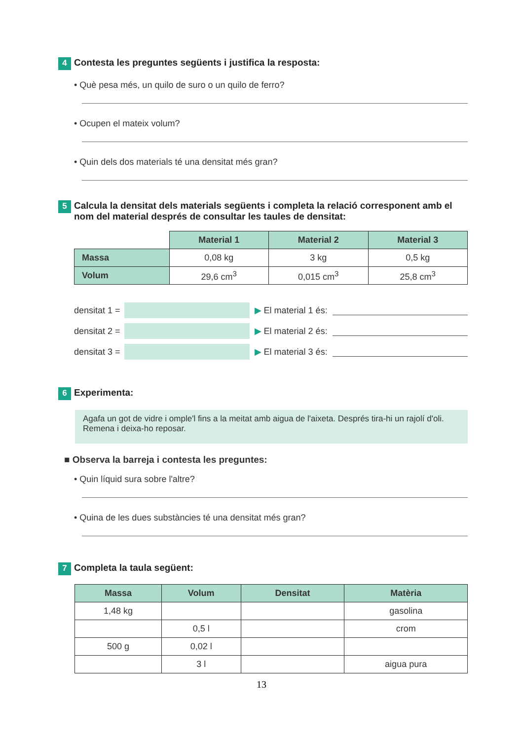4 Contesta les preguntes següents i justifica la resposta:
• Què pesa més, un quilo de suro o un quilo de ferro?
• Ocupen el mateix volum?
• Quin dels dos materials té una densitat més gran?
5 Calcula la densitat dels materials següents i completa la relació corresponent amb el nom del material després de consultar les taules de densitat:
| | Material 1 | Material 2 | Material 3 |
| Massa | 0,08 kg | 3 kg | 0,5 kg |
| Volum | 29,6 cm<sup>3</sup> | 0,015 cm<sup>3</sup> | 25,8 cm<sup>3</sup> |
densitat 1 =
▶ El material 1 és:
densitat 2 =
▶ El material 2 és:
densitat 3 =
▶ El material 3 és:
6 Experimenta:
Agafa un got de vidre i omple'l fins a la meitat amb aigua de l'aixeta. Després tira-hi un rajolí d'oli. Remena i deixa-ho reposar.
■ Observa la barreja i contesta les preguntes:
• Quin líquid sura sobre l'altre?
• Quina de les dues substàncies té una densitat més gran?
7 Completa la taula següent:
| Massa | Volum | Densitat | Matèria |
| --- | --- | --- | --- |
| 1,48 kg | | | gasolina |
| | 0,5 l | | crom |
| 500 g | 0,02 l | | |
| | 3 l | | aigua pura |
13